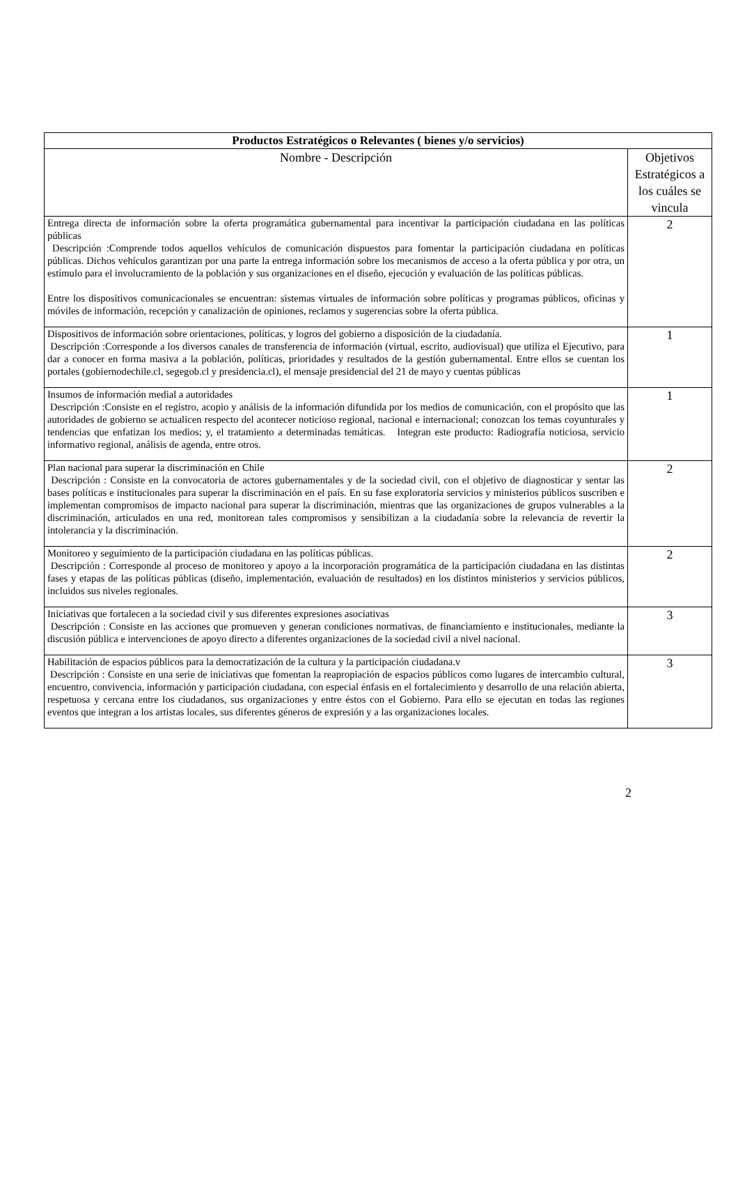| Productos Estratégicos o Relevantes ( bienes y/o servicios) | |
| --- | --- |
| Nombre - Descripción | Objetivos Estratégicos a los cuáles se vincula |
| Entrega directa de información sobre la oferta programática gubernamental para incentivar la participación ciudadana en las políticas públicas Descripción :Comprende todos aquellos vehículos de comunicación dispuestos para fomentar la participación ciudadana en políticas públicas. Dichos vehículos garantizan por una parte la entrega información sobre los mecanismos de acceso a la oferta pública y por otra, un estímulo para el involucramiento de la población y sus organizaciones en el diseño, ejecución y evaluación de las políticas públicas. Entre los dispositivos comunicacionales se encuentran: sistemas virtuales de información sobre políticas y programas públicos, oficinas y móviles de información, recepción y canalización de opiniones, reclamos y sugerencias sobre la oferta pública. | 2 |
| Dispositivos de información sobre orientaciones, políticas, y logros del gobierno a disposición de la ciudadanía. Descripción :Corresponde a los diversos canales de transferencia de información (virtual, escrito, audiovisual) que utiliza el Ejecutivo, para dar a conocer en forma masiva a la población, políticas, prioridades y resultados de la gestión gubernamental. Entre ellos se cuentan los portales (gobiernodechile.cl, segegob.cl y presidencia.cl), el mensaje presidencial del 21 de mayo y cuentas públicas | 1 |
| Insumos de información medial a autoridades Descripción :Consiste en el registro, acopio y análisis de la información difundida por los medios de comunicación, con el propósito que las autoridades de gobierno se actualicen respecto del acontecer noticioso regional, nacional e internacional; conozcan los temas coyunturales y tendencias que enfatizan los medios; y, el tratamiento a determinadas temáticas. Integran este producto: Radiografía noticiosa, servicio informativo regional, análisis de agenda, entre otros. | 1 |
| Plan nacional para superar la discriminación en Chile Descripción : Consiste en la convocatoria de actores gubernamentales y de la sociedad civil, con el objetivo de diagnosticar y sentar las bases políticas e institucionales para superar la discriminación en el país. En su fase exploratoria servicios y ministerios públicos suscriben e implementan compromisos de impacto nacional para superar la discriminación, mientras que las organizaciones de grupos vulnerables a la discriminación, articulados en una red, monitorean tales compromisos y sensibilizan a la ciudadanía sobre la relevancia de revertir la intolerancia y la discriminación. | 2 |
| Monitoreo y seguimiento de la participación ciudadana en las políticas públicas. Descripción : Corresponde al proceso de monitoreo y apoyo a la incorporación programática de la participación ciudadana en las distintas fases y etapas de las políticas públicas (diseño, implementación, evaluación de resultados) en los distintos ministerios y servicios públicos, incluidos sus niveles regionales. | 2 |
| Iniciativas que fortalecen a la sociedad civil y sus diferentes expresiones asociativas Descripción : Consiste en las acciones que promueven y generan condiciones normativas, de financiamiento e institucionales, mediante la discusión pública e intervenciones de apoyo directo a diferentes organizaciones de la sociedad civil a nivel nacional. | 3 |
| Habilitación de espacios públicos para la democratización de la cultura y la participación ciudadana.v Descripción : Consiste en una serie de iniciativas que fomentan la reapropiación de espacios públicos como lugares de intercambio cultural, encuentro, convivencia, información y participación ciudadana, con especial énfasis en el fortalecimiento y desarrollo de una relación abierta, respetuosa y cercana entre los ciudadanos, sus organizaciones y entre éstos con el Gobierno. Para ello se ejecutan en todas las regiones eventos que integran a los artistas locales, sus diferentes géneros de expresión y a las organizaciones locales. | 3 |
2